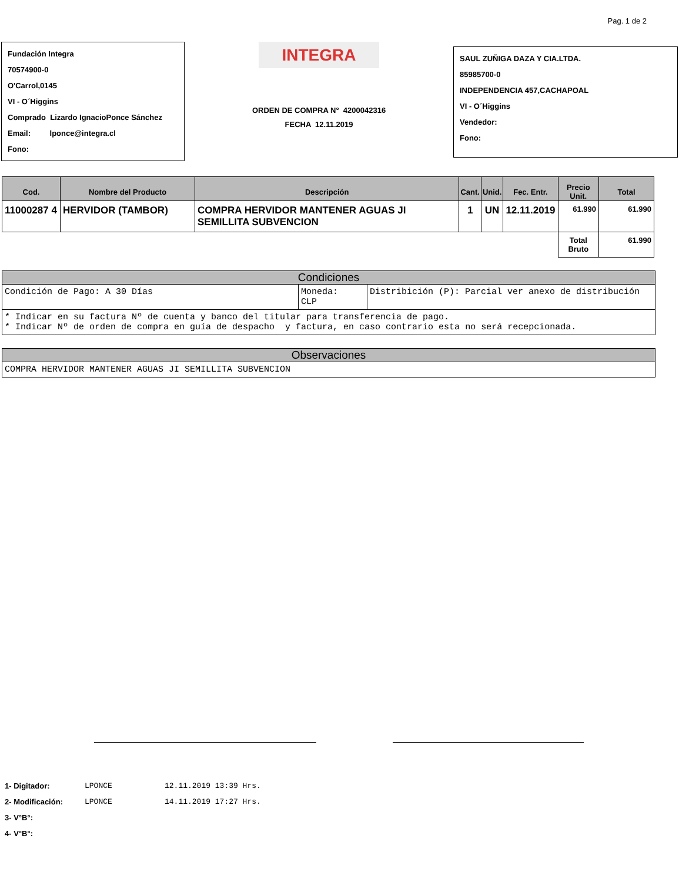Pag. 1 de 2
Fundación Integra
70574900-0
O'Carrol,0145
VI - O´Higgins
Comprado Lizardo IgnacioPonce Sánchez
Email: lponce@integra.cl
Fono:
INTEGRA
ORDEN DE COMPRA N° 4200042316
FECHA 12.11.2019
SAUL ZUÑIGA DAZA Y CIA.LTDA.
85985700-0
INDEPENDENCIA 457,CACHAPOAL
VI - O´Higgins
Vendedor:
Fono:
| Cod. | Nombre del Producto | Descripción | Cant. | Unid. | Fec. Entr. | Precio Unit. | Total |
| --- | --- | --- | --- | --- | --- | --- | --- |
| 11000287 4 | HERVIDOR (TAMBOR) | COMPRA HERVIDOR MANTENER AGUAS JI SEMILLITA SUBVENCION | 1 | UN | 12.11.2019 | 61.990 | 61.990 |
| | | | | | | Total Bruto | 61.990 |
Condiciones
Condición de Pago: A 30 Días Moneda:
CLP
Distribición (P): Parcial ver anexo de distribución
* Indicar en su factura Nº de cuenta y banco del titular para transferencia de pago.
* Indicar Nº de orden de compra en guía de despacho y factura, en caso contrario esta no será recepcionada.
Observaciones
COMPRA HERVIDOR MANTENER AGUAS JI SEMILLITA SUBVENCION
| 1- Digitador: | LPONCE | 12.11.2019 13:39 Hrs. |
| 2- Modificación: | LPONCE | 14.11.2019 17:27 Hrs. |
| 3- V°B°: | | |
| 4- V°B°: | | |